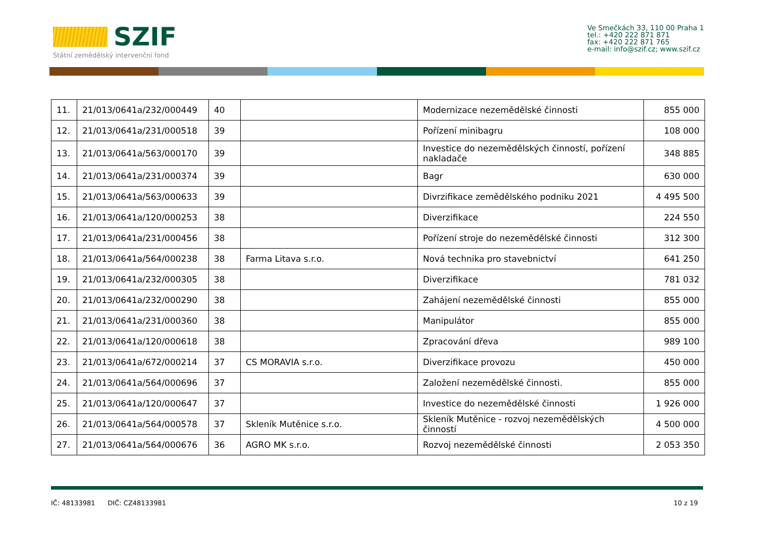SZIF
Státní zemědělský intervenční fond
Ve Smečkách 33, 110 00 Praha 1
tel.: +420 222 871 871
fax: +420 222 871 765
e-mail: info@szif.cz; www.szif.cz
| 11. | 21/013/0641a/232/000449 | 40 | | Modernizace nezemědělské činnosti | 855 000 |
| 12. | 21/013/0641a/231/000518 | 39 | | Pořízení minibagru | 108 000 |
| 13. | 21/013/0641a/563/000170 | 39 | | Investice do nezemědělských činností, pořízení nakladače | 348 885 |
| 14. | 21/013/0641a/231/000374 | 39 | | Bagr | 630 000 |
| 15. | 21/013/0641a/563/000633 | 39 | | Divrzifikace zemědělského podniku 2021 | 4 495 500 |
| 16. | 21/013/0641a/120/000253 | 38 | | Diverzifikace | 224 550 |
| 17. | 21/013/0641a/231/000456 | 38 | | Pořízení stroje do nezemědělské činnosti | 312 300 |
| 18. | 21/013/0641a/564/000238 | 38 | Farma Litava s.r.o. | Nová technika pro stavebnictví | 641 250 |
| 19. | 21/013/0641a/232/000305 | 38 | | Diverzifikace | 781 032 |
| 20. | 21/013/0641a/232/000290 | 38 | | Zahájení nezemědělské činnosti | 855 000 |
| 21. | 21/013/0641a/231/000360 | 38 | | Manipulátor | 855 000 |
| 22. | 21/013/0641a/120/000618 | 38 | | Zpracování dřeva | 989 100 |
| 23. | 21/013/0641a/672/000214 | 37 | CS MORAVIA s.r.o. | Diverzifikace provozu | 450 000 |
| 24. | 21/013/0641a/564/000696 | 37 | | Založení nezemědělské činnosti. | 855 000 |
| 25. | 21/013/0641a/120/000647 | 37 | | Investice do nezemědělské činnosti | 1 926 000 |
| 26. | 21/013/0641a/564/000578 | 37 | Skleník Mutěnice s.r.o. | Skleník Mutěnice - rozvoj nezemědělských činností | 4 500 000 |
| 27. | 21/013/0641a/564/000676 | 36 | AGRO MK s.r.o. | Rozvoj nezemědělské činnosti | 2 053 350 |
IČ: 48133981 DIČ: CZ48133981 10 z 19